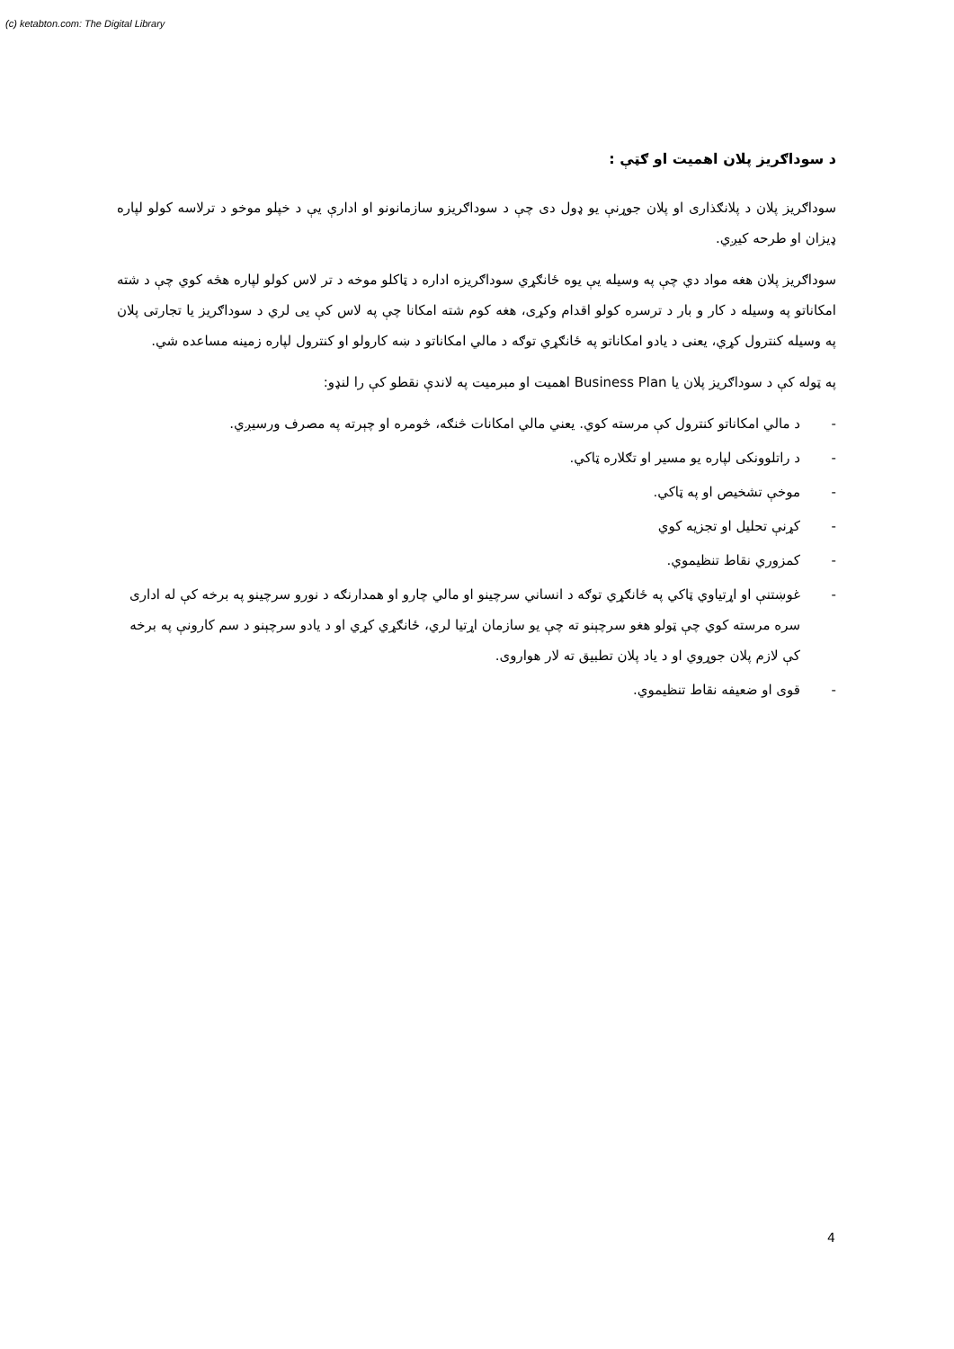(c) ketabton.com: The Digital Library
د سوداګریز پلان اهمیت او ګټې :
سوداګریز پلان د پلانګذاری او پلان جوړنې یو ډول دی چې د سوداګریزو سازمانونو او ادارې یې د خپلو موخو د ترلاسه کولو لپاره ډیزان او طرحه کیږي.
سوداګریز پلان هغه مواد دي چې په وسیله یې یوه ځانګړي سوداګریزه اداره د ټاکلو موخه د تر لاس کولو لپاره هڅه کوي چې د شته امکاناتو په وسیله د کار و بار د ترسره کولو اقدام وکړی، هغه کوم شته امکانا چې په لاس کې یی لري د سوداګریز یا تجارتی پلان په وسیله کنترول کړي، یعنی د یادو امکاناتو په ځانګړي توګه د مالي امکاناتو د ښه کارولو او کنترول لپاره زمینه مساعده شي.
په ټوله کې د سوداګریز پلان یا Business Plan اهمیت او مبرمیت په لاندې نقطو کې را لنډو:
- د مالي امکاناتو کنترول کې مرسته کوي. یعني مالي امکانات څنګه، څومره او چېرته په مصرف ورسیږي.
- د راتلوونکی لپاره یو مسیر او تګلاره ټاکي.
- موخې تشخیص او په ټاکي.
- کړنې تحلیل او تجزیه کوي
- کمزوري نقاط تنظیموي.
- غوښتنې او اړتیاوي ټاکي په ځانګړي توګه د انساني سرچینو او مالي چارو او همدارنګه د نورو سرچینو په برخه کې له اداری سره مرسته کوي چې ټولو هغو سرچېنو ته چې یو سازمان اړتیا لري، ځانګړي کړي او د یادو سرچېنو د سم کارونې په برخه کې لازم پلان جوړوي او د یاد پلان تطبیق ته لار هواروی.
- قوی او ضعیفه نقاط تنظیموي.
4